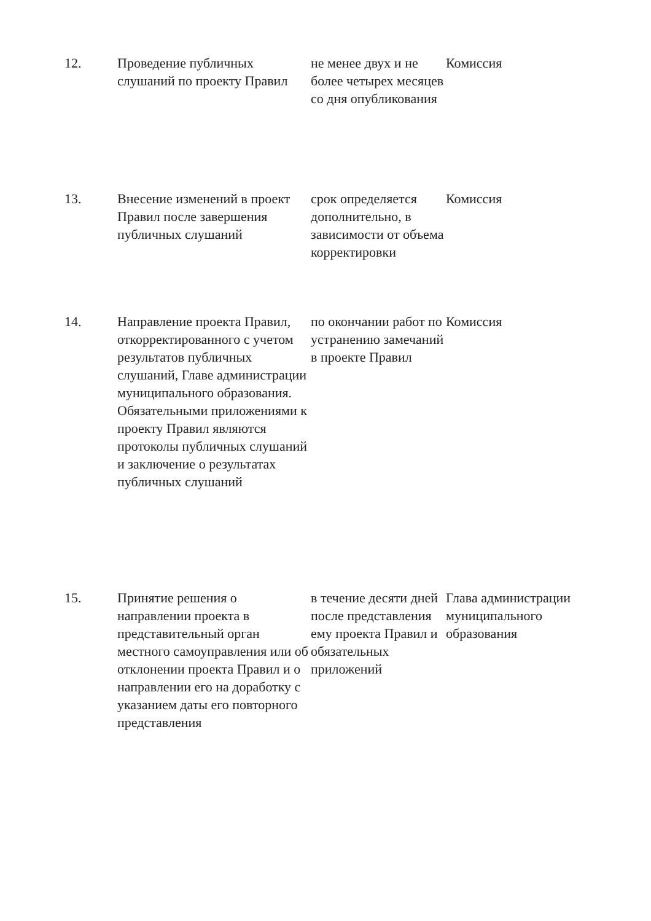| 12. | Проведение публичных слушаний по проекту Правил | не менее двух и не более четырех месяцев со дня опубликования | Комиссия |
| 13. | Внесение изменений в проект Правил после завершения публичных слушаний | срок определяется дополнительно, в зависимости от объема корректировки | Комиссия |
| 14. | Направление проекта Правил, откорректированного с учетом результатов публичных слушаний, Главе администрации муниципального образования. Обязательными приложениями к проекту Правил являются протоколы публичных слушаний и заключение о результатах публичных слушаний | по окончании работ по устранению замечаний в проекте Правил | Комиссия |
| 15. | Принятие решения о направлении проекта в представительный орган местного самоуправления или об отклонении проекта Правил и о направлении его на доработку с указанием даты его повторного представления | в течение десяти дней после представления ему проекта Правил и обязательных приложений | Глава администрации муниципального образования |